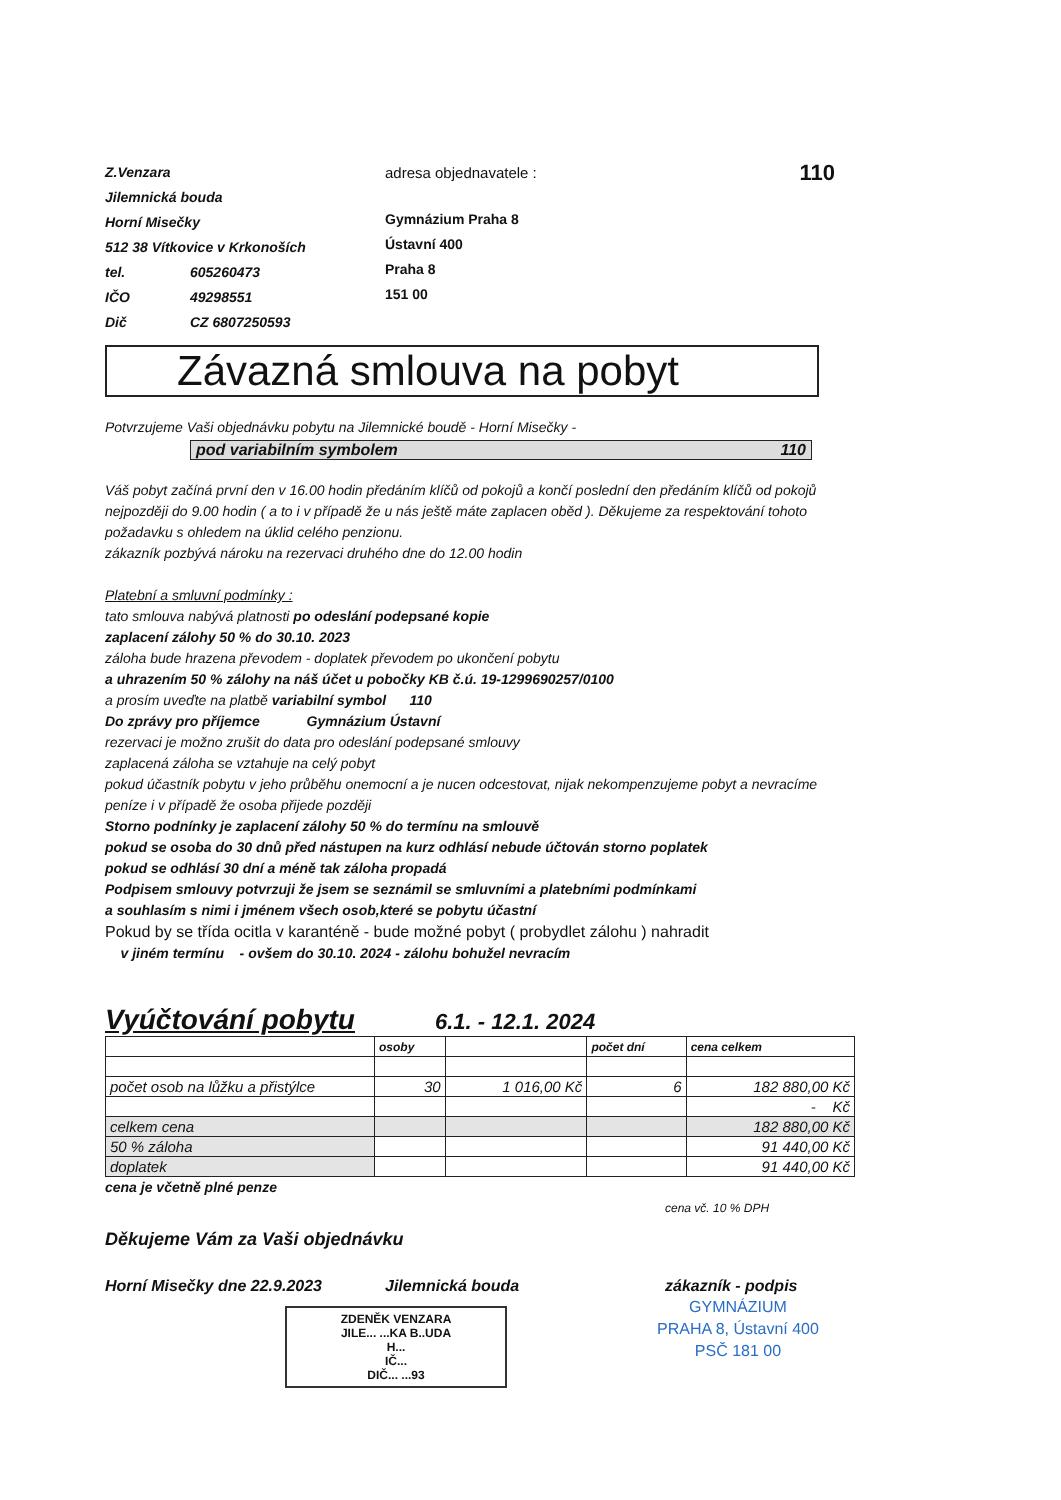Z.Venzara
Jilemnická bouda
Horní Misečky
512 38 Vítkovice v Krkonoších
tel. 605260473
IČO 49298551
Dič CZ 6807250593
adresa objednavatele :
Gymnázium Praha 8
Ústavní 400
Praha 8
151 00
110
Závazná smlouva na pobyt
Potvrzujeme Vaši objednávku pobytu na Jilemnické boudě - Horní Misečky -
pod variabilním symbolem 110
Váš pobyt začíná první den v 16.00 hodin předáním klíčů od pokojů a končí poslední den předáním klíčů od pokojů nejpozději do 9.00 hodin ( a to i v případě že u nás ještě máte zaplacen oběd ). Děkujeme za respektování tohoto požadavku s ohledem na úklid celého penzionu.
zákazník pozbývá nároku na rezervaci druhého dne do 12.00 hodin
Platební a smluvní podmínky :
tato smlouva nabývá platnosti po odeslání podepsané kopie
zaplacení zálohy 50 % do 30.10. 2023
záloha bude hrazena převodem - doplatek převodem po ukončení pobytu
a uhrazením 50 % zálohy na náš účet u pobočky KB č.ú. 19-1299690257/0100
a prosím uveďte na platbě variabilní symbol 110
Do zprávy pro příjemce Gymnázium Ústavní
rezervaci je možno zrušit do data pro odeslání podepsané smlouvy
zaplacená záloha se vztahuje na celý pobyt
pokud účastník pobytu v jeho průběhu onemocní a je nucen odcestovat, nijak nekompenzujeme pobyt a nevracíme peníze i v případě že osoba přijede později
Storno podnínky je zaplacení zálohy 50 % do termínu na smlouvě
pokud se osoba do 30 dnů před nástupen na kurz odhlásí nebude účtován storno poplatek
pokud se odhlásí 30 dní a méně tak záloha propadá
Podpisem smlouvy potvrzuji že jsem se seznámil se smluvními a platebními podmínkami
a souhlasím s nimi i jménem všech osob,které se pobytu účastní
Pokud by se třída ocitla v karanténě - bude možné pobyt ( probydlet zálohu ) nahradit
v jiném termínu - ovšem do 30.10. 2024 - zálohu bohužel nevracím
Vyúčtování pobytu
6.1. - 12.1. 2024
| | osoby | | počet dní | cena celkem |
| --- | --- | --- | --- | --- |
| počet osob na lůžku a přistýlce | 30 | 1 016,00 Kč | 6 | 182 880,00 Kč |
| | | | | - Kč |
| celkem cena | | | | 182 880,00 Kč |
| 50 % záloha | | | | 91 440,00 Kč |
| doplatek | | | | 91 440,00 Kč |
cena je včetně plné penze
cena vč. 10 % DPH
Děkujeme Vám za Vaši objednávku
Horní Misečky dne 22.9.2023 Jilemnická bouda zákazník - podpis
ZDENĚK VENZARA
JILE... ...KA B..UDA
H...
IČ...
DIČ... ...93
GYMNÁZIUM
PRAHA 8, Ústavní 400
PSČ 181 00